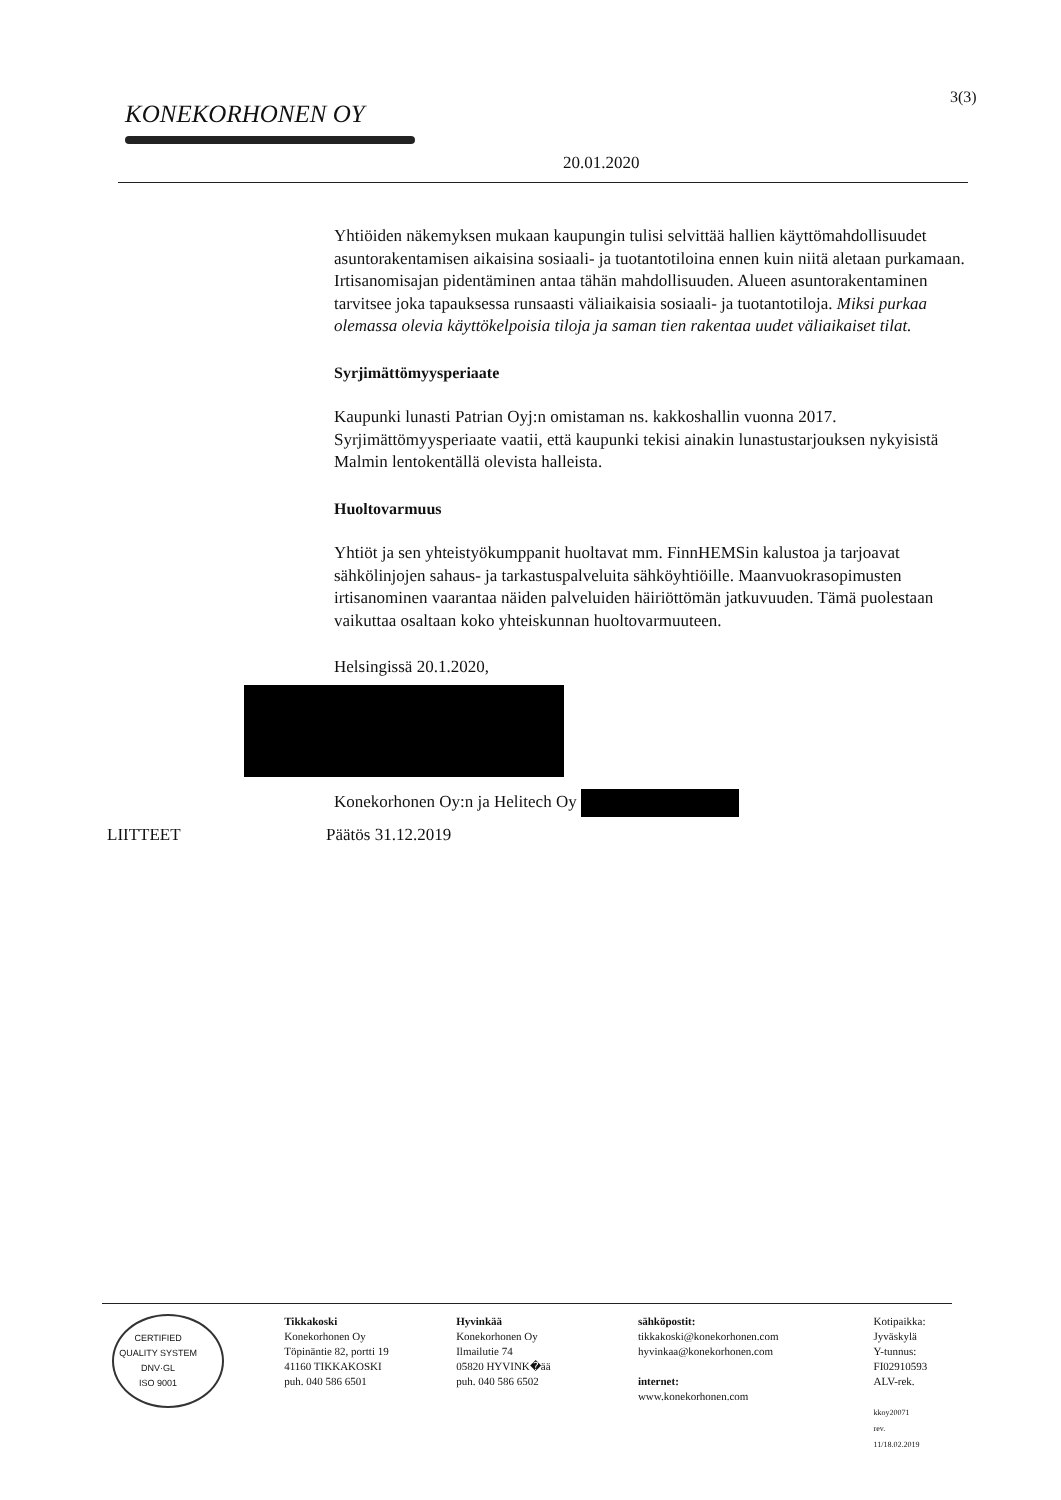KONEKORHONEN OY
3(3)
20.01.2020
Yhtiöiden näkemyksen mukaan kaupungin tulisi selvittää hallien käyttömahdollisuudet asuntorakentamisen aikaisina sosiaali- ja tuotantotiloina ennen kuin niitä aletaan purkamaan. Irtisanomisajan pidentäminen antaa tähän mahdollisuuden. Alueen asuntorakentaminen tarvitsee joka tapauksessa runsaasti väliaikaisia sosiaali- ja tuotantotiloja. Miksi purkaa olemassa olevia käyttökelpoisia tiloja ja saman tien rakentaa uudet väliaikaiset tilat.
Syrjimättömyysperiaate
Kaupunki lunasti Patrian Oyj:n omistaman ns. kakkoshallin vuonna 2017. Syrjimättömyysperiaate vaatii, että kaupunki tekisi ainakin lunastustarjouksen nykyisistä Malmin lentokentällä olevista halleista.
Huoltovarmuus
Yhtiöt ja sen yhteistyökumppanit huoltavat mm. FinnHEMSin kalustoa ja tarjoavat sähkölinjojen sahaus- ja tarkastuspalveluita sähköyhtiöille. Maanvuokrasopimusten irtisanominen vaarantaa näiden palveluiden häiriöttömän jatkuvuuden. Tämä puolestaan vaikuttaa osaltaan koko yhteiskunnan huoltovarmuuteen.
Helsingissä 20.1.2020,
Konekorhonen Oy:n ja Helitech Oy
LIITTEET Päätös 31.12.2019
CERTIFIED QUALITY SYSTEM
DNV·GL
ISO 9001
Tikkakoski
Konekorhonen Oy
Töpinäntie 82, portti 19
41160 TIKKAKOSKI
puh. 040 586 6501
Hyvinkää
Konekorhonen Oy
Ilmailutie 74
05820 HYVINK�ää
puh. 040 586 6502
sähköpostit:
tikkakoski@konekorhonen.com
hyvinkaa@konekorhonen.com
internet:
www.konekorhonen.com
Kotipaikka:
Jyväskylä
Y-tunnus:
FI02910593
ALV-rek.
kkoy20071
rev. 11/18.02.2019